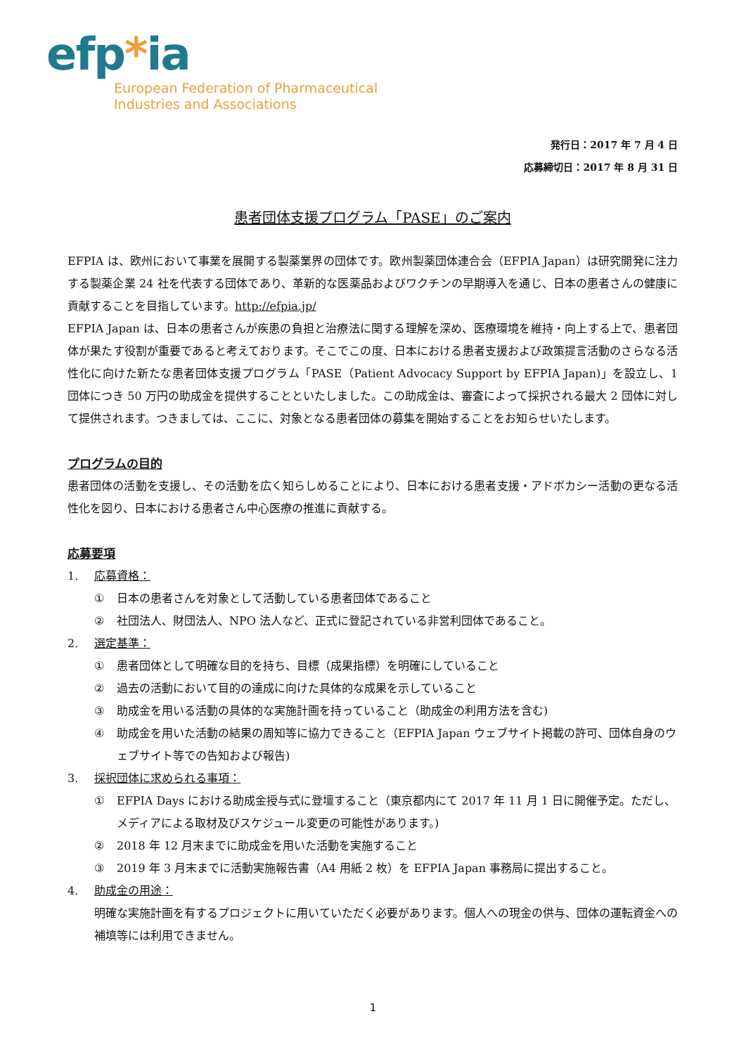efp*ia
European Federation of Pharmaceutical
Industries and Associations
発行日：2017 年 7 月 4 日
応募締切日：2017 年 8 月 31 日
患者団体支援プログラム「PASE」のご案内
EFPIA は、欧州において事業を展開する製薬業界の団体です。欧州製薬団体連合会（EFPIA Japan）は研究開発に注力する製薬企業 24 社を代表する団体であり、革新的な医薬品およびワクチンの早期導入を通じ、日本の患者さんの健康に貢献することを目指しています。http://efpia.jp/
EFPIA Japan は、日本の患者さんが疾患の負担と治療法に関する理解を深め、医療環境を維持・向上する上で、患者団体が果たす役割が重要であると考えております。そこでこの度、日本における患者支援および政策提言活動のさらなる活性化に向けた新たな患者団体支援プログラム「PASE（Patient Advocacy Support by EFPIA Japan)」を設立し、1 団体につき 50 万円の助成金を提供することといたしました。この助成金は、審査によって採択される最大 2 団体に対して提供されます。つきましては、ここに、対象となる患者団体の募集を開始することをお知らせいたします。
プログラムの目的
患者団体の活動を支援し、その活動を広く知らしめることにより、日本における患者支援・アドボカシー活動の更なる活性化を図り、日本における患者さん中心医療の推進に貢献する。
応募要項
1. 応募資格：
① 日本の患者さんを対象として活動している患者団体であること
② 社団法人、財団法人、NPO 法人など、正式に登記されている非営利団体であること。
2. 選定基準：
① 患者団体として明確な目的を持ち、目標（成果指標）を明確にしていること
② 過去の活動において目的の達成に向けた具体的な成果を示していること
③ 助成金を用いる活動の具体的な実施計画を持っていること（助成金の利用方法を含む)
④ 助成金を用いた活動の結果の周知等に協力できること（EFPIA Japan ウェブサイト掲載の許可、団体自身のウェブサイト等での告知および報告)
3. 採択団体に求められる事項：
① EFPIA Days における助成金授与式に登壇すること（東京都内にて 2017 年 11 月 1 日に開催予定。ただし、メディアによる取材及びスケジュール変更の可能性があります。)
② 2018 年 12 月末までに助成金を用いた活動を実施すること
③ 2019 年 3 月末までに活動実施報告書（A4 用紙 2 枚）を EFPIA Japan 事務局に提出すること。
4. 助成金の用途：
明確な実施計画を有するプロジェクトに用いていただく必要があります。個人への現金の供与、団体の運転資金への補填等には利用できません。
1